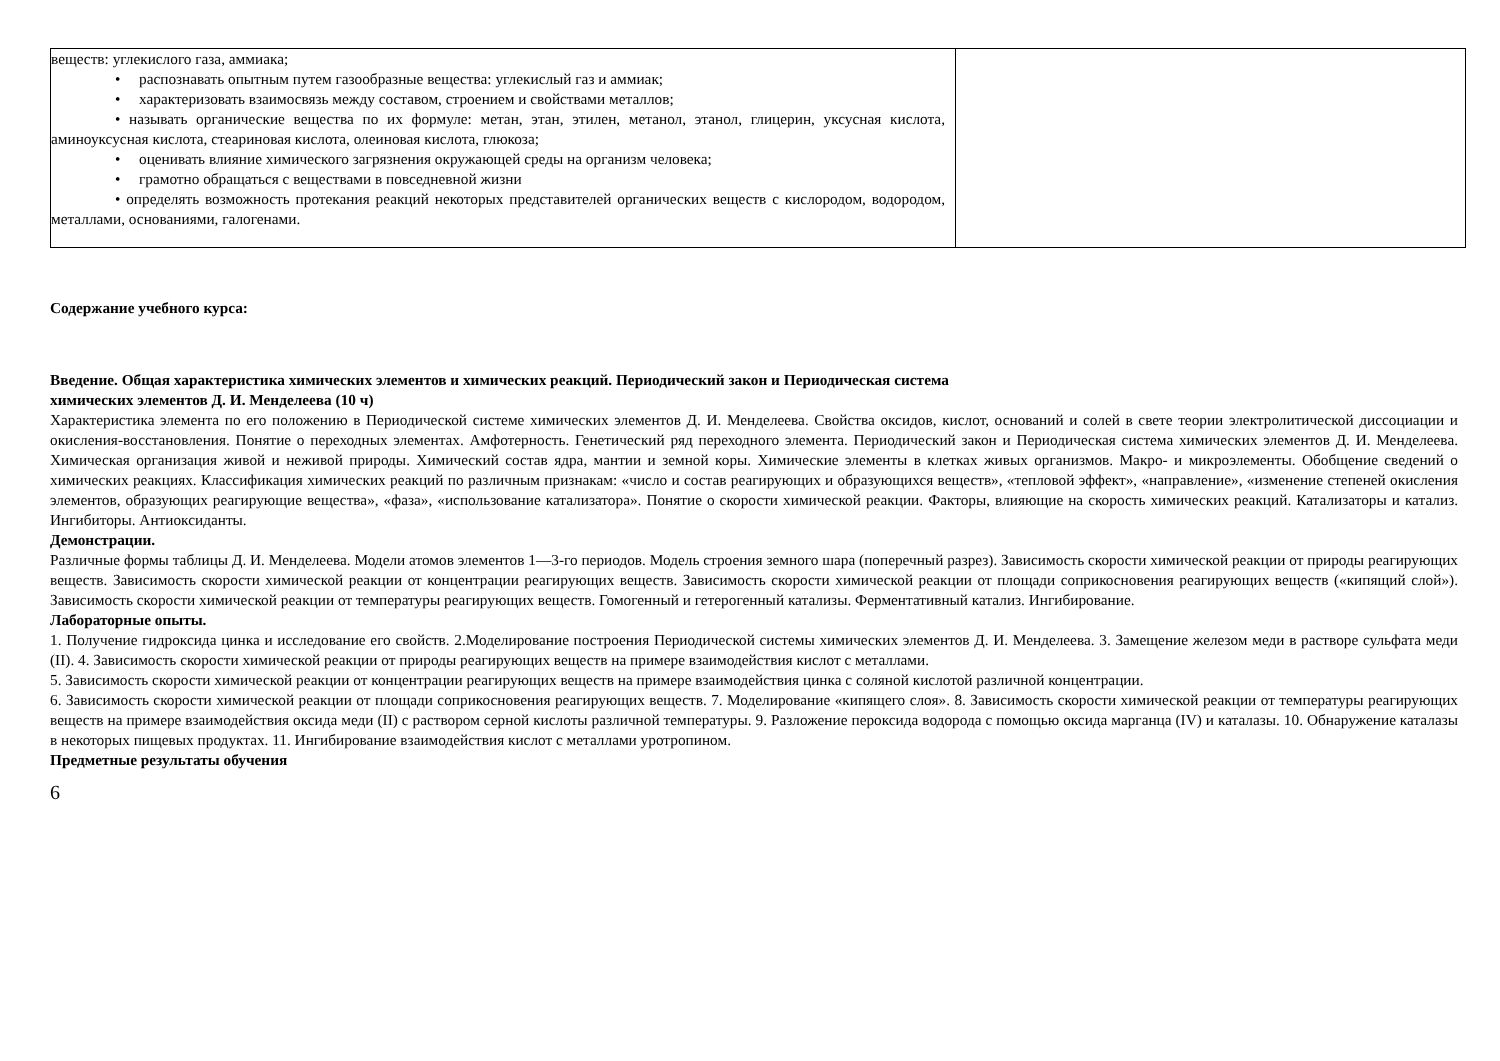| веществ: углекислого газа, аммиака; • распознавать опытным путем газообразные вещества: углекислый газ и аммиак; • характеризовать взаимосвязь между составом, строением и свойствами металлов; • называть органические вещества по их формуле: метан, этан, этилен, метанол, этанол, глицерин, уксусная кислота, аминоуксусная кислота, стеариновая кислота, олеиновая кислота, глюкоза; • оценивать влияние химического загрязнения окружающей среды на организм человека; • грамотно обращаться с веществами в повседневной жизни • определять возможность протекания реакций некоторых представителей органических веществ с кислородом, водородом, металлами, основаниями, галогенами. | |
Содержание учебного курса:
Введение. Общая характеристика химических элементов и химических реакций. Периодический закон и Периодическая система
химических элементов Д. И. Менделеева (10 ч)
Характеристика элемента по его положению в Периодической системе химических элементов Д. И. Менделеева. Свойства оксидов, кислот, оснований и солей в свете теории электролитической диссоциации и окисления-восстановления. Понятие о переходных элементах. Амфотерность. Генетический ряд переходного элемента. Периодический закон и Периодическая система химических элементов Д. И. Менделеева. Химическая организация живой и неживой природы. Химический состав ядра, мантии и земной коры. Химические элементы в клетках живых организмов. Макро- и микроэлементы. Обобщение сведений о химических реакциях. Классификация химических реакций по различным признакам: «число и состав реагирующих и образующихся веществ», «тепловой эффект», «направление», «изменение степеней окисления элементов, образующих реагирующие вещества», «фаза», «использование катализатора». Понятие о скорости химической реакции. Факторы, влияющие на скорость химических реакций. Катализаторы и катализ. Ингибиторы. Антиоксиданты.
Демонстрации.
Различные формы таблицы Д. И. Менделеева. Модели атомов элементов 1—3-го периодов. Модель строения земного шара (поперечный разрез). Зависимость скорости химической реакции от природы реагирующих веществ. Зависимость скорости химической реакции от концентрации реагирующих веществ. Зависимость скорости химической реакции от площади соприкосновения реагирующих веществ («кипящий слой»). Зависимость скорости химической реакции от температуры реагирующих веществ. Гомогенный и гетерогенный катализы. Ферментативный катализ. Ингибирование.
Лабораторные опыты.
1. Получение гидроксида цинка и исследование его свойств. 2.Моделирование построения Периодической системы химических элементов Д. И. Менделеева. 3. Замещение железом меди в растворе сульфата меди (II). 4. Зависимость скорости химической реакции от природы реагирующих веществ на примере взаимодействия кислот с металлами.
5. Зависимость скорости химической реакции от концентрации реагирующих веществ на примере взаимодействия цинка с соляной кислотой различной концентрации.
6. Зависимость скорости химической реакции от площади соприкосновения реагирующих веществ. 7. Моделирование «кипящего слоя». 8. Зависимость скорости химической реакции от температуры реагирующих веществ на примере взаимодействия оксида меди (II) с раствором серной кислоты различной температуры. 9. Разложение пероксида водорода с помощью оксида марганца (IV) и каталазы. 10. Обнаружение каталазы в некоторых пищевых продуктах. 11. Ингибирование взаимодействия кислот с металлами уротропином.
Предметные результаты обучения
6